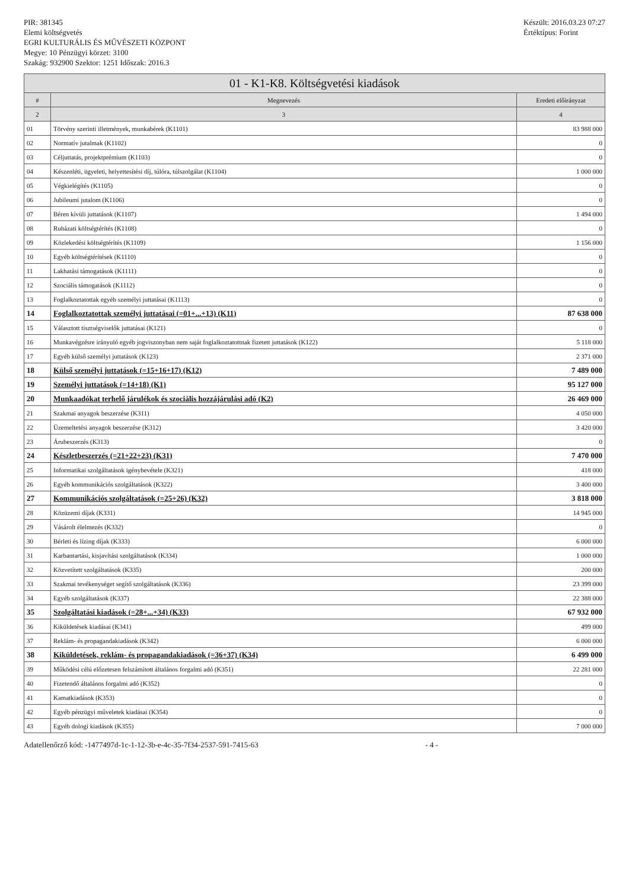PIR: 381345
Elemi költségvetés
EGRI KULTURÁLIS ÉS MŰVÉSZETI KÖZPONT
Megye: 10 Pénzügyi körzet: 3100
Szakág: 932900 Szektor: 1251 Időszak: 2016.3
Készült: 2016.03.23 07:27
Értéktípus: Forint
01 - K1-K8. Költségvetési kiadások
| # | Megnevezés | Eredeti előirányzat |
| --- | --- | --- |
| 2 | 3 | 4 |
| 01 | Törvény szerinti illetmények, munkabérek (K1101) | 83 988 000 |
| 02 | Normatív jutalmak (K1102) | 0 |
| 03 | Céljuttatás, projektprémium (K1103) | 0 |
| 04 | Készenléti, ügyeleti, helyettesítési díj, túlóra, túlszolgálat (K1104) | 1 000 000 |
| 05 | Végkielégítés (K1105) | 0 |
| 06 | Jubileumi jutalom (K1106) | 0 |
| 07 | Béren kívüli juttatások (K1107) | 1 494 000 |
| 08 | Ruházati költségtérítés (K1108) | 0 |
| 09 | Közlekedési költségtérítés (K1109) | 1 156 000 |
| 10 | Egyéb költségtérítések (K1110) | 0 |
| 11 | Lakhatási támogatások (K1111) | 0 |
| 12 | Szociális támogatások (K1112) | 0 |
| 13 | Foglalkoztatottak egyéb személyi juttatásai (K1113) | 0 |
| 14 | Foglalkoztatottak személyi juttatásai (=01+...+13) (K11) | 87 638 000 |
| 15 | Választott tisztségviselők juttatásai (K121) | 0 |
| 16 | Munkavégzésre irányuló egyéb jogviszonyban nem saját foglalkoztatottnak fizetett juttatások (K122) | 5 118 000 |
| 17 | Egyéb külső személyi juttatások (K123) | 2 371 000 |
| 18 | Külső személyi juttatások (=15+16+17) (K12) | 7 489 000 |
| 19 | Személyi juttatások (=14+18) (K1) | 95 127 000 |
| 20 | Munkaadókat terhelő járulékok és szociális hozzájárulási adó (K2) | 26 469 000 |
| 21 | Szakmai anyagok beszerzése (K311) | 4 050 000 |
| 22 | Üzemeltetési anyagok beszerzése (K312) | 3 420 000 |
| 23 | Árubeszerzés (K313) | 0 |
| 24 | Készletbeszerzés (=21+22+23) (K31) | 7 470 000 |
| 25 | Informatikai szolgáltatások igénybevétele (K321) | 418 000 |
| 26 | Egyéb kommunikációs szolgáltatások (K322) | 3 400 000 |
| 27 | Kommunikációs szolgáltatások (=25+26) (K32) | 3 818 000 |
| 28 | Közüzemi díjak (K331) | 14 945 000 |
| 29 | Vásárolt élelmezés (K332) | 0 |
| 30 | Bérleti és lízing díjak (K333) | 6 000 000 |
| 31 | Karbantartási, kisjavítási szolgáltatások (K334) | 1 000 000 |
| 32 | Közvetített szolgáltatások (K335) | 200 000 |
| 33 | Szakmai tevékenységet segítő szolgáltatások (K336) | 23 399 000 |
| 34 | Egyéb szolgáltatások (K337) | 22 388 000 |
| 35 | Szolgáltatási kiadások (=28+...+34) (K33) | 67 932 000 |
| 36 | Kiküldetések kiadásai (K341) | 499 000 |
| 37 | Reklám- és propagandakiadások (K342) | 6 000 000 |
| 38 | Kiküldetések, reklám- és propagandakiadások (=36+37) (K34) | 6 499 000 |
| 39 | Működési célú előzetesen felszámított általános forgalmi adó (K351) | 22 281 000 |
| 40 | Fizetendő általános forgalmi adó (K352) | 0 |
| 41 | Kamatkiadások (K353) | 0 |
| 42 | Egyéb pénzügyi műveletek kiadásai (K354) | 0 |
| 43 | Egyéb dologi kiadások (K355) | 7 000 000 |
Adatellenőrző kód: -1477497d-1c-1-12-3b-e-4c-35-7f34-2537-591-7415-63 - 4 -